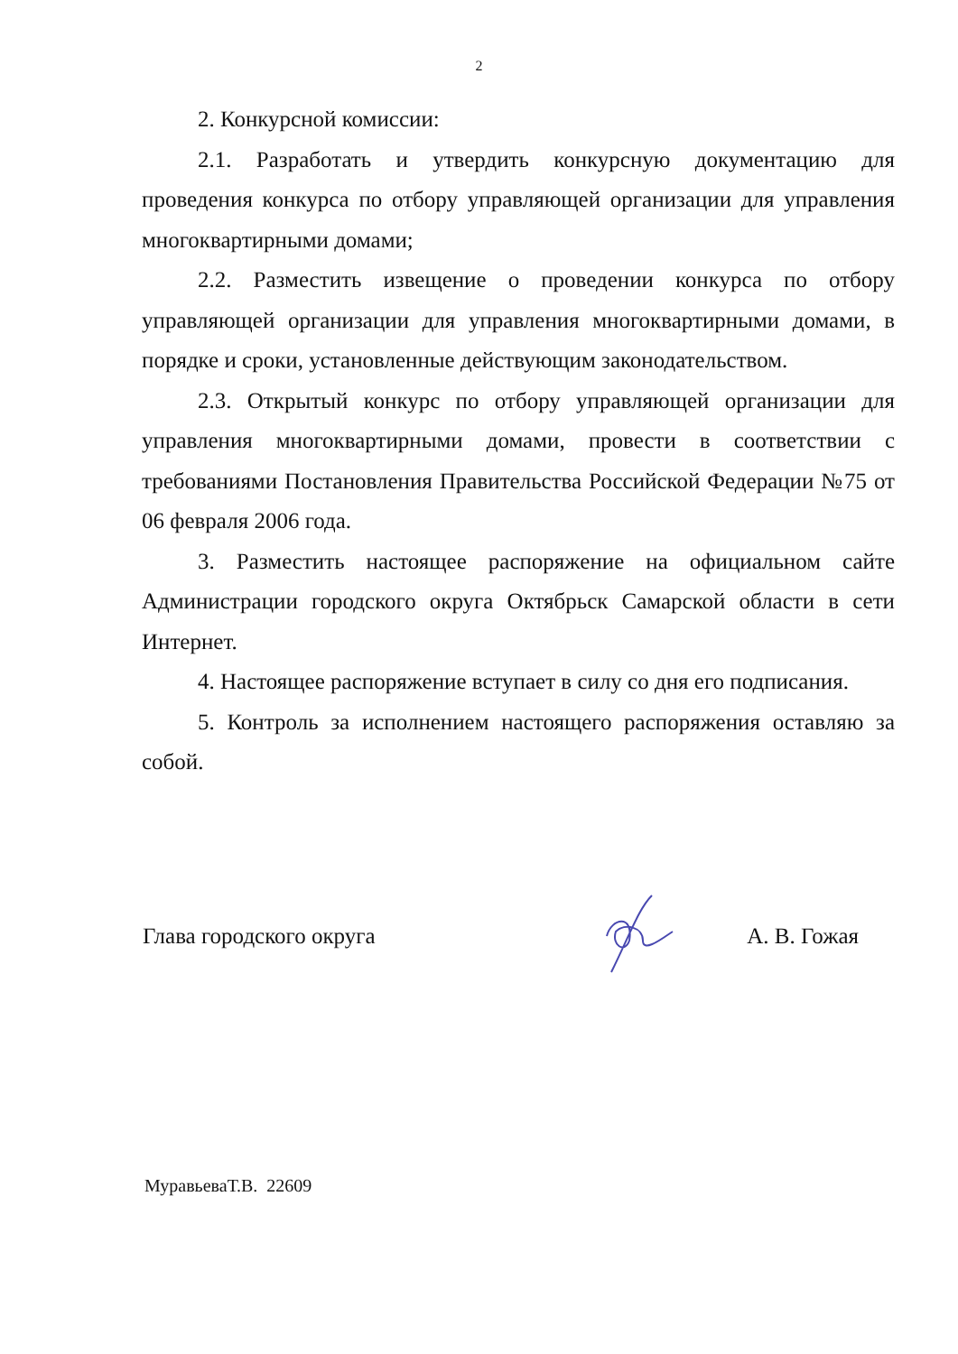2
2. Конкурсной комиссии:
2.1. Разработать и утвердить конкурсную документацию для проведения конкурса по отбору управляющей организации для управления многоквартирными домами;
2.2. Разместить извещение о проведении конкурса по отбору управляющей организации для управления многоквартирными домами, в порядке и сроки, установленные действующим законодательством.
2.3. Открытый конкурс по отбору управляющей организации для управления многоквартирными домами, провести в соответствии с требованиями Постановления Правительства Российской Федерации №75 от 06 февраля 2006 года.
3. Разместить настоящее распоряжение на официальном сайте Администрации городского округа Октябрьск Самарской области в сети Интернет.
4. Настоящее распоряжение вступает в силу со дня его подписания.
5. Контроль за исполнением настоящего распоряжения оставляю за собой.
Глава городского округа А. В. Гожая
МуравьеваТ.В. 22609